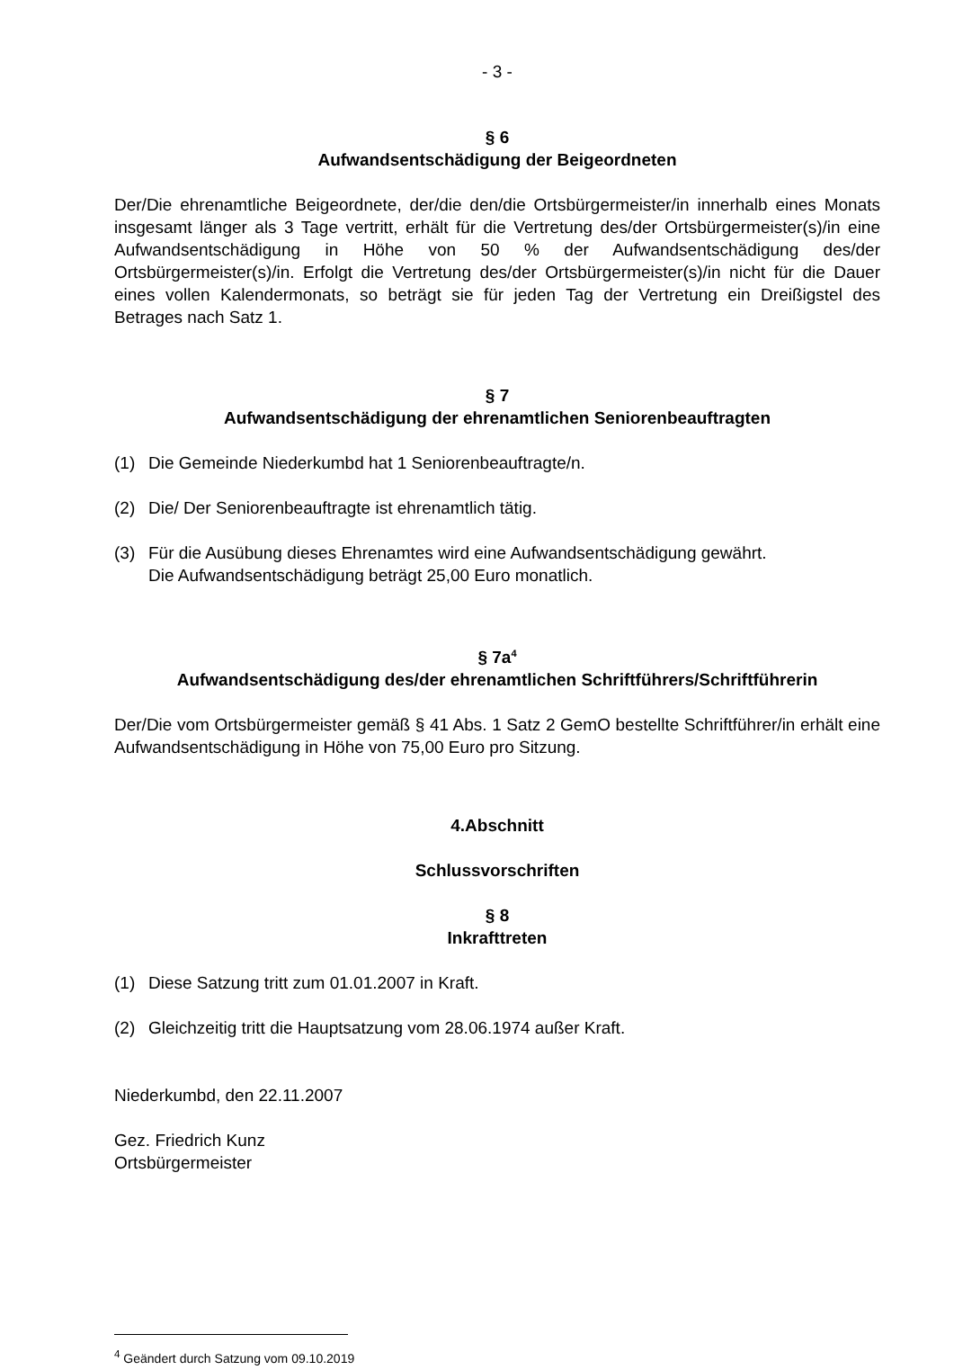- 3 -
§ 6
Aufwandsentschädigung der Beigeordneten
Der/Die ehrenamtliche Beigeordnete, der/die den/die Ortsbürgermeister/in innerhalb eines Monats insgesamt länger als 3 Tage vertritt, erhält für die Vertretung des/der Ortsbürgermeister(s)/in eine Aufwandsentschädigung in Höhe von 50 % der Aufwandsentschädigung des/der Ortsbürgermeister(s)/in. Erfolgt die Vertretung des/der Ortsbürgermeister(s)/in nicht für die Dauer eines vollen Kalendermonats, so beträgt sie für jeden Tag der Vertretung ein Dreißigstel des Betrages nach Satz 1.
§ 7
Aufwandsentschädigung der ehrenamtlichen Seniorenbeauftragten
(1) Die Gemeinde Niederkumbd hat 1 Seniorenbeauftragte/n.
(2) Die/ Der Seniorenbeauftragte ist ehrenamtlich tätig.
(3) Für die Ausübung dieses Ehrenamtes wird eine Aufwandsentschädigung gewährt.
Die Aufwandsentschädigung beträgt 25,00 Euro monatlich.
§ 7a<sup>4</sup>
Aufwandsentschädigung des/der ehrenamtlichen Schriftführers/Schriftführerin
Der/Die vom Ortsbürgermeister gemäß § 41 Abs. 1 Satz 2 GemO bestellte Schriftführer/in erhält eine Aufwandsentschädigung in Höhe von 75,00 Euro pro Sitzung.
4.Abschnitt
Schlussvorschriften
§ 8
Inkrafttreten
(1) Diese Satzung tritt zum 01.01.2007 in Kraft.
(2) Gleichzeitig tritt die Hauptsatzung vom 28.06.1974 außer Kraft.
Niederkumbd, den 22.11.2007
Gez. Friedrich Kunz
Ortsbürgermeister
<sup>4</sup> Geändert durch Satzung vom 09.10.2019